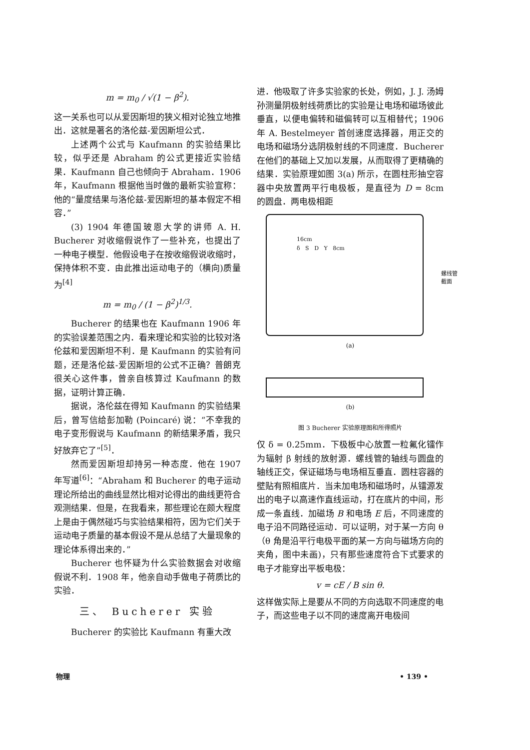m = m<sub>0</sub> / √(1 − β<sup>2</sup>).
这一关系也可以从爱因斯坦的狭义相对论独立地推出．这就是著名的洛伦兹-爱因斯坦公式．
上述两个公式与 Kaufmann 的实验结果比较，似乎还是 Abraham 的公式更接近实验结果．Kaufmann 自己也倾向于 Abraham．1906 年，Kaufmann 根据他当时做的最新实验宣称：他的“量度结果与洛伦兹-爱因斯坦的基本假定不相容．”
(3) 1904 年德国玻恩大学的讲师 A. H. Bucherer 对收缩假说作了一些补充，也提出了一种电子模型．他假设电子在按收缩假说收缩时，保持体积不变．由此推出运动电子的（横向)质量为<sup>[4]</sup>
m = m<sub>0</sub> / (1 − β<sup>2</sup>)<sup>1/3</sup>.
Bucherer 的结果也在 Kaufmann 1906 年的实验误差范围之内．看来理论和实验的比较对洛伦兹和爱因斯坦不利．是 Kaufmann 的实验有问题，还是洛伦兹-爱因斯坦的公式不正确？普朗克很关心这件事，曾亲自核算过 Kaufmann 的数据，证明计算正确．
据说，洛伦兹在得知 Kaufmann 的实验结果后，曾写信给彭加勒 (Poincaré) 说：“不幸我的电子变形假说与 Kaufmann 的新结果矛盾，我只好放弃它了”<sup>[5]</sup>．
然而爱因斯坦却持另一种态度．他在 1907 年写道<sup>[6]</sup>：“Abraham 和 Bucherer 的电子运动理论所给出的曲线显然比相对论得出的曲线更符合观测结果．但是，在我看来，那些理论在颇大程度上是由于偶然碰巧与实验结果相符，因为它们关于运动电子质量的基本假设不是从总结了大量现象的理论体系得出来的．”
Bucherer 也怀疑为什么实验数据会对收缩假说不利．1908 年，他亲自动手做电子荷质比的实验．
三、 Bucherer 实验
Bucherer 的实验比 Kaufmann 有重大改
进．他吸取了许多实验家的长处，例如，J. J. 汤姆孙测量阴极射线荷质比的实验是让电场和磁场彼此垂直，以便电偏转和磁偏转可以互相替代；1906 年 A. Bestelmeyer 首创速度选择器，用正交的电场和磁场分选阴极射线的不同速度．Bucherer 在他们的基础上又加以发展，从而取得了更精确的结果．实验原理如图 3(a) 所示，在圆柱形抽空容器中央放置两平行电极板，是直径为 D = 8cm 的圆盘．两电极相距
16cm
δ S D Y 8cm
螺线管
截面
(a)
(b)
图 3 Bucherer 实验原理图和所得照片
仅 δ = 0.25mm．下极板中心放置一粒氟化镭作为辐射 β 射线的放射源．螺线管的轴线与圆盘的轴线正交，保证磁场与电场相互垂直．圆柱容器的壁贴有照相底片．当未加电场和磁场时，从镭源发出的电子以高速作直线运动，打在底片的中间，形成一条直线．加磁场 B 和电场 E 后，不同速度的电子沿不同路径运动．可以证明，对于某一方向 θ（θ 角是沿平行电极平面的某一方向与磁场方向的夹角，图中未画)，只有那些速度符合下式要求的电子才能穿出平板电极：
v = cE / B sin θ.
这样做实际上是要从不同的方向选取不同速度的电子，而这些电子以不同的速度离开电极间
物理 • 139 •